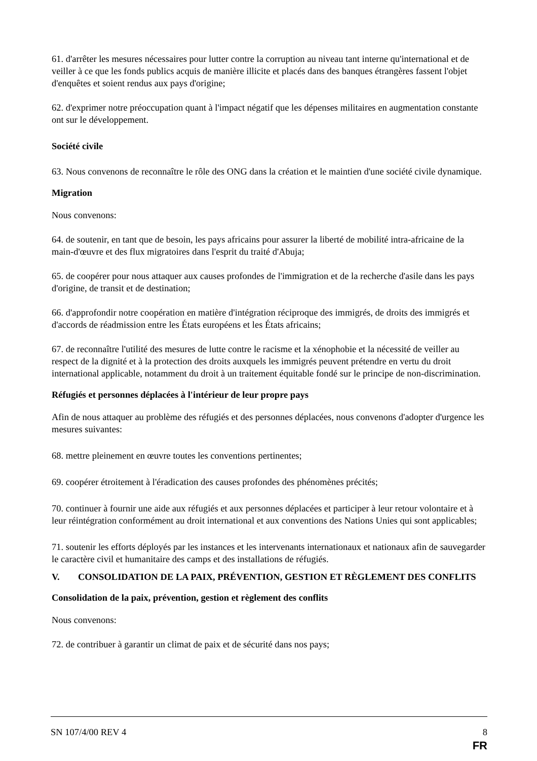61. d'arrêter les mesures nécessaires pour lutter contre la corruption au niveau tant interne qu'international et de veiller à ce que les fonds publics acquis de manière illicite et placés dans des banques étrangères fassent l'objet d'enquêtes et soient rendus aux pays d'origine;
62. d'exprimer notre préoccupation quant à l'impact négatif que les dépenses militaires en augmentation constante ont sur le développement.
Société civile
63. Nous convenons de reconnaître le rôle des ONG dans la création et le maintien d'une société civile dynamique.
Migration
Nous convenons:
64. de soutenir, en tant que de besoin, les pays africains pour assurer la liberté de mobilité intra-africaine de la main-d'œuvre et des flux migratoires dans l'esprit du traité d'Abuja;
65. de coopérer pour nous attaquer aux causes profondes de l'immigration et de la recherche d'asile dans les pays d'origine, de transit et de destination;
66. d'approfondir notre coopération en matière d'intégration réciproque des immigrés, de droits des immigrés et d'accords de réadmission entre les États européens et les États africains;
67. de reconnaître l'utilité des mesures de lutte contre le racisme et la xénophobie et la nécessité de veiller au respect de la dignité et à la protection des droits auxquels les immigrés peuvent prétendre en vertu du droit international applicable, notamment du droit à un traitement équitable fondé sur le principe de non-discrimination.
Réfugiés et personnes déplacées à l'intérieur de leur propre pays
Afin de nous attaquer au problème des réfugiés et des personnes déplacées, nous convenons d'adopter d'urgence les mesures suivantes:
68. mettre pleinement en œuvre toutes les conventions pertinentes;
69. coopérer étroitement à l'éradication des causes profondes des phénomènes précités;
70. continuer à fournir une aide aux réfugiés et aux personnes déplacées et participer à leur retour volontaire et à leur réintégration conformément au droit international et aux conventions des Nations Unies qui sont applicables;
71. soutenir les efforts déployés par les instances et les intervenants internationaux et nationaux afin de sauvegarder le caractère civil et humanitaire des camps et des installations de réfugiés.
V. CONSOLIDATION DE LA PAIX, PRÉVENTION, GESTION ET RÈGLEMENT DES CONFLITS
Consolidation de la paix, prévention, gestion et règlement des conflits
Nous convenons:
72. de contribuer à garantir un climat de paix et de sécurité dans nos pays;
SN 107/4/00 REV 4 8
FR